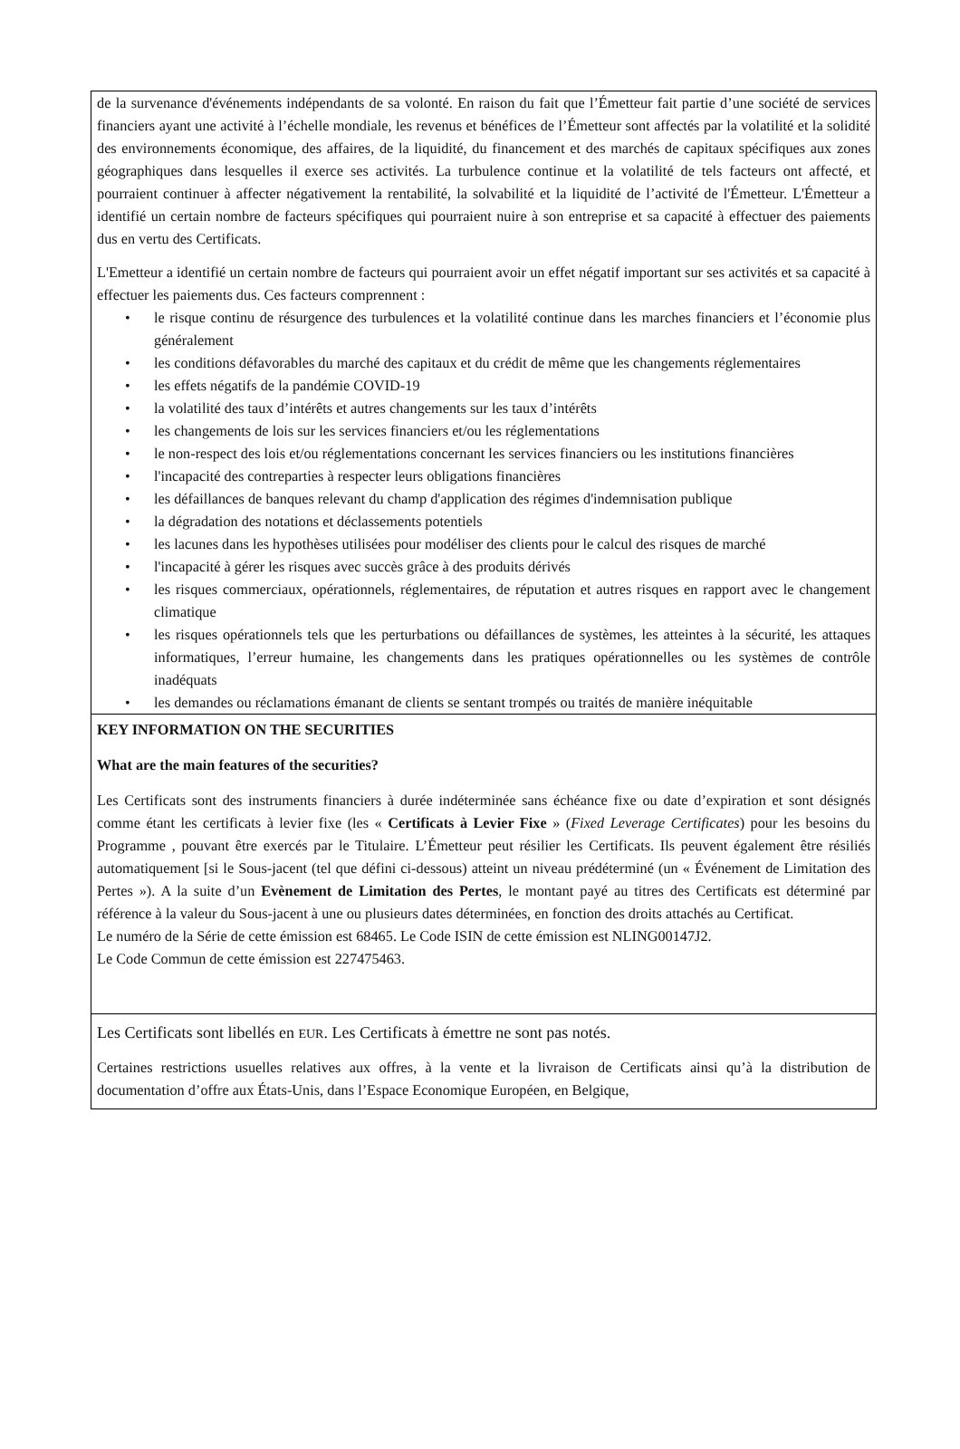de la survenance d'événements indépendants de sa volonté. En raison du fait que l’Émetteur fait partie d’une société de services financiers ayant une activité à l’échelle mondiale, les revenus et bénéfices de l’Émetteur sont affectés par la volatilité et la solidité des environnements économique, des affaires, de la liquidité, du financement et des marchés de capitaux spécifiques aux zones géographiques dans lesquelles il exerce ses activités. La turbulence continue et la volatilité de tels facteurs ont affecté, et pourraient continuer à affecter négativement la rentabilité, la solvabilité et la liquidité de l’activité de l'Émetteur. L'Émetteur a identifié un certain nombre de facteurs spécifiques qui pourraient nuire à son entreprise et sa capacité à effectuer des paiements dus en vertu des Certificats.
L'Emetteur a identifié un certain nombre de facteurs qui pourraient avoir un effet négatif important sur ses activités et sa capacité à effectuer les paiements dus. Ces facteurs comprennent :
• le risque continu de résurgence des turbulences et la volatilité continue dans les marches financiers et l’économie plus généralement
• les conditions défavorables du marché des capitaux et du crédit de même que les changements réglementaires
• les effets négatifs de la pandémie COVID-19
• la volatilité des taux d’intérêts et autres changements sur les taux d’intérêts
• les changements de lois sur les services financiers et/ou les réglementations
• le non-respect des lois et/ou réglementations concernant les services financiers ou les institutions financières
• l'incapacité des contreparties à respecter leurs obligations financières
• les défaillances de banques relevant du champ d'application des régimes d'indemnisation publique
• la dégradation des notations et déclassements potentiels
• les lacunes dans les hypothèses utilisées pour modéliser des clients pour le calcul des risques de marché
• l'incapacité à gérer les risques avec succès grâce à des produits dérivés
• les risques commerciaux, opérationnels, réglementaires, de réputation et autres risques en rapport avec le changement climatique
• les risques opérationnels tels que les perturbations ou défaillances de systèmes, les atteintes à la sécurité, les attaques informatiques, l’erreur humaine, les changements dans les pratiques opérationnelles ou les systèmes de contrôle inadéquats
• les demandes ou réclamations émanant de clients se sentant trompés ou traités de manière inéquitable
KEY INFORMATION ON THE SECURITIES
What are the main features of the securities?
Les Certificats sont des instruments financiers à durée indéterminée sans échéance fixe ou date d’expiration et sont désignés comme étant les certificats à levier fixe (les « Certificats à Levier Fixe » (Fixed Leverage Certificates) pour les besoins du Programme , pouvant être exercés par le Titulaire. L’Émetteur peut résilier les Certificats. Ils peuvent également être résiliés automatiquement [si le Sous-jacent (tel que défini ci-dessous) atteint un niveau prédéterminé (un « Événement de Limitation des Pertes »). A la suite d’un Evènement de Limitation des Pertes, le montant payé au titres des Certificats est déterminé par référence à la valeur du Sous-jacent à une ou plusieurs dates déterminées, en fonction des droits attachés au Certificat.
Le numéro de la Série de cette émission est 68465. Le Code ISIN de cette émission est NLING00147J2.
Le Code Commun de cette émission est 227475463.
Les Certificats sont libellés en EUR. Les Certificats à émettre ne sont pas notés.
Certaines restrictions usuelles relatives aux offres, à la vente et la livraison de Certificats ainsi qu’à la distribution de documentation d’offre aux États-Unis, dans l’Espace Economique Européen, en Belgique,